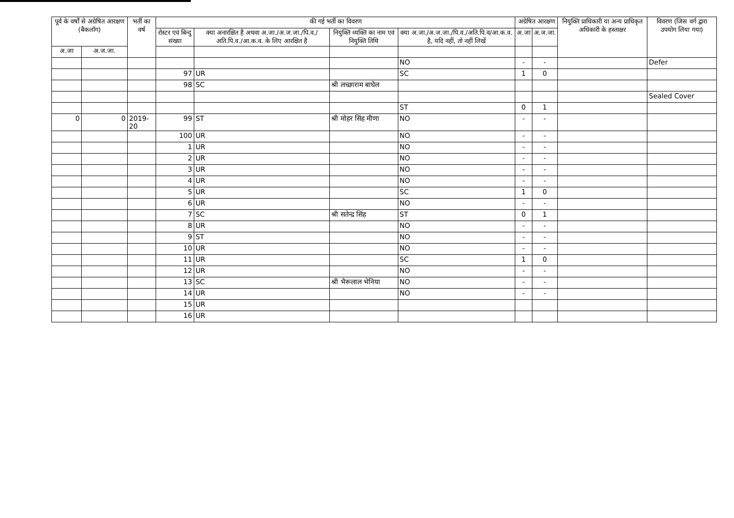| पूर्व के वर्षों से अग्रेषित आरक्षण (बैकलॉग) | | भर्ती का वर्ष | की गई भर्ती का विवरण | | | | अग्रेषित आरक्षण | | नियुक्ति प्राधिकारी या अन्य प्राधिकृत अधिकारी के हस्ताक्षर | विवरण (जिस वर्ग द्वारा उपयोग लिया गया) |
| --- | --- | --- | --- | --- | --- | --- | --- | --- | --- | --- |
| | | | रोस्टर एवं बिन्दु संख्या | क्या अनारक्षित है अथवा अ.जा./अ.ज.जा./पि.व./अति.पि.व./आ.क.व. के लिए आरक्षित है | नियुक्ति व्यक्ति का नाम एवं नियुक्ति तिथि | क्या अ.जा./अ.ज.जा./पि.व./अति.पि.व/आ.क.व. है, यदि नहीं, तो नहीं लिखें | अ.जा | अ.ज.जा. | | |
| अ.जा | अ.ज.जा. | | | | | | | | | |
| | | | | | | NO | - | - | | Defer |
| | | | 97 | UR | | SC | 1 | 0 | | |
| | | | 98 | SC | श्री लच्छाराम बाघेल | | | | | |
| | | | | | | | | | | Sealed Cover |
| | | | | | | ST | 0 | 1 | | |
| 0 | 0 | 2019-20 | 99 | ST | श्री मोहर सिंह मीणा | NO | - | - | | |
| | | | 100 | UR | | NO | - | - | | |
| | | | 1 | UR | | NO | - | - | | |
| | | | 2 | UR | | NO | - | - | | |
| | | | 3 | UR | | NO | - | - | | |
| | | | 4 | UR | | NO | - | - | | |
| | | | 5 | UR | | SC | 1 | 0 | | |
| | | | 6 | UR | | NO | - | - | | |
| | | | 7 | SC | श्री सतेन्द्र सिंह | ST | 0 | 1 | | |
| | | | 8 | UR | | NO | - | - | | |
| | | | 9 | ST | | NO | - | - | | |
| | | | 10 | UR | | NO | - | - | | |
| | | | 11 | UR | | SC | 1 | 0 | | |
| | | | 12 | UR | | NO | - | - | | |
| | | | 13 | SC | श्री भैरूलाल भेनिया | NO | - | - | | |
| | | | 14 | UR | | NO | - | - | | |
| | | | 15 | UR | | | | | | |
| | | | 16 | UR | | | | | | |